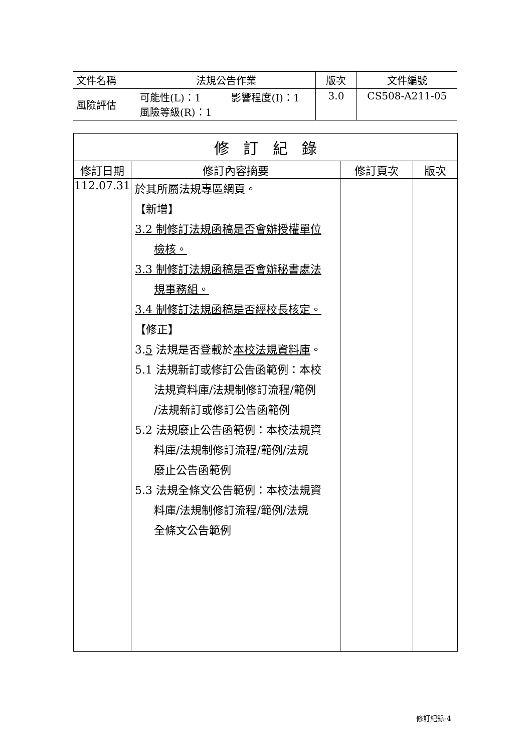| 文件名稱 | 法規公告作業 | | 版次 | 文件編號 |
| 風險評估 | 可能性(L)：1 風險等級(R)：1 | 影響程度(I)：1 | 3.0 | CS508-A211-05 |
| 修 訂 紀 錄 | | | |
| --- | --- | --- | --- |
| 修訂日期 | 修訂內容摘要 | 修訂頁次 | 版次 |
| 112.07.31 | 於其所屬法規專區網頁。 【新增】 3.2 制修訂法規函稿是否會辦授權單位 檢核。 3.3 制修訂法規函稿是否會辦秘書處法 規事務組。 3.4 制修訂法規函稿是否經校長核定。 【修正】 3. 5 法規是否登載於 本校法規資料庫 。 5.1 法規新訂或修訂公告函範例：本校 法規資料庫/法規制修訂流程/範例 /法規新訂或修訂公告函範例 5.2 法規廢止公告函範例：本校法規資 料庫/法規制修訂流程/範例/法規 廢止公告函範例 5.3 法規全條文公告範例：本校法規資 料庫/法規制修訂流程/範例/法規 全條文公告範例 | | |
修訂紀錄-4